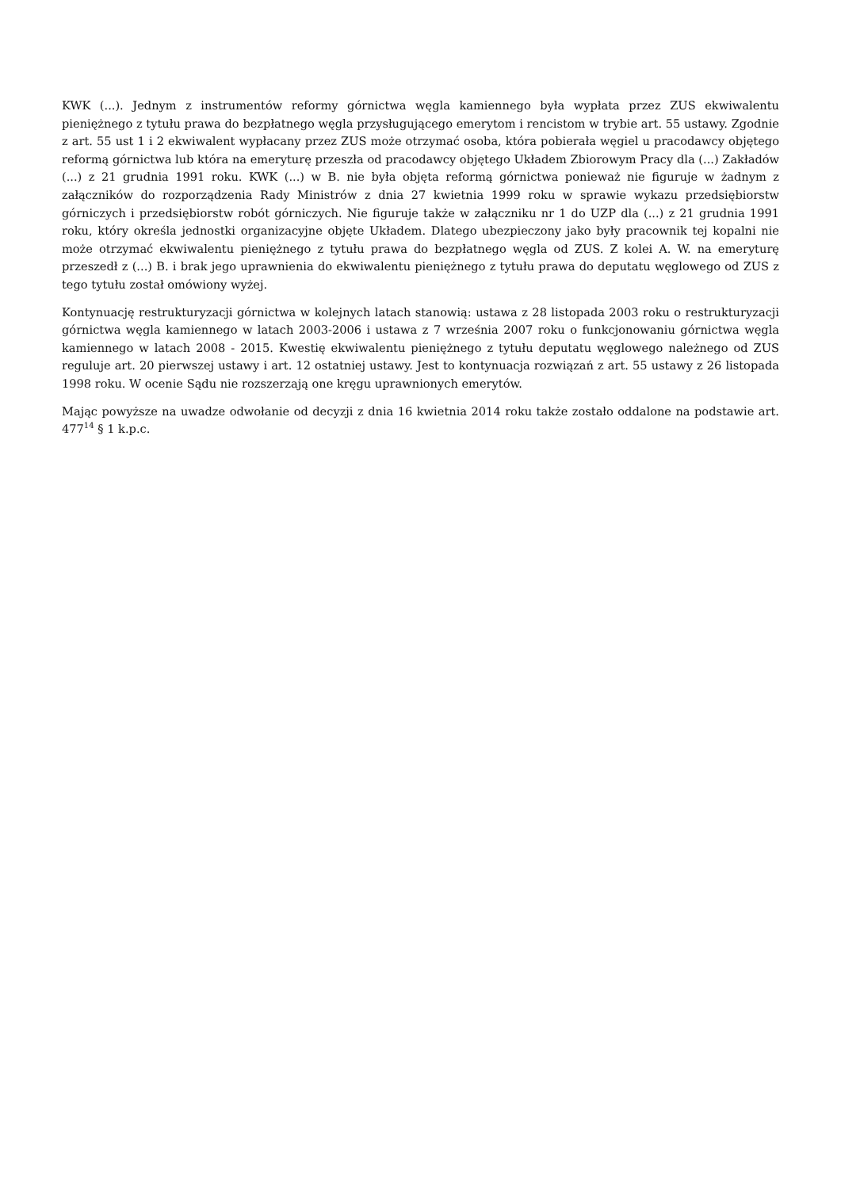KWK (...). Jednym z instrumentów reformy górnictwa węgla kamiennego była wypłata przez ZUS ekwiwalentu pieniężnego z tytułu prawa do bezpłatnego węgla przysługującego emerytom i rencistom w trybie art. 55 ustawy. Zgodnie z art. 55 ust 1 i 2 ekwiwalent wypłacany przez ZUS może otrzymać osoba, która pobierała węgiel u pracodawcy objętego reformą górnictwa lub która na emeryturę przeszła od pracodawcy objętego Układem Zbiorowym Pracy dla (...) Zakładów (...) z 21 grudnia 1991 roku. KWK (...) w B. nie była objęta reformą górnictwa ponieważ nie figuruje w żadnym z załączników do rozporządzenia Rady Ministrów z dnia 27 kwietnia 1999 roku w sprawie wykazu przedsiębiorstw górniczych i przedsiębiorstw robót górniczych. Nie figuruje także w załączniku nr 1 do UZP dla (...) z 21 grudnia 1991 roku, który określa jednostki organizacyjne objęte Układem. Dlatego ubezpieczony jako były pracownik tej kopalni nie może otrzymać ekwiwalentu pieniężnego z tytułu prawa do bezpłatnego węgla od ZUS. Z kolei A. W. na emeryturę przeszedł z (...) B. i brak jego uprawnienia do ekwiwalentu pieniężnego z tytułu prawa do deputatu węglowego od ZUS z tego tytułu został omówiony wyżej.
Kontynuację restrukturyzacji górnictwa w kolejnych latach stanowią: ustawa z 28 listopada 2003 roku o restrukturyzacji górnictwa węgla kamiennego w latach 2003-2006 i ustawa z 7 września 2007 roku o funkcjonowaniu górnictwa węgla kamiennego w latach 2008 - 2015. Kwestię ekwiwalentu pieniężnego z tytułu deputatu węglowego należnego od ZUS reguluje art. 20 pierwszej ustawy i art. 12 ostatniej ustawy. Jest to kontynuacja rozwiązań z art. 55 ustawy z 26 listopada 1998 roku. W ocenie Sądu nie rozszerzają one kręgu uprawnionych emerytów.
Mając powyższe na uwadze odwołanie od decyzji z dnia 16 kwietnia 2014 roku także zostało oddalone na podstawie art. 477<sup>14</sup> § 1 k.p.c.